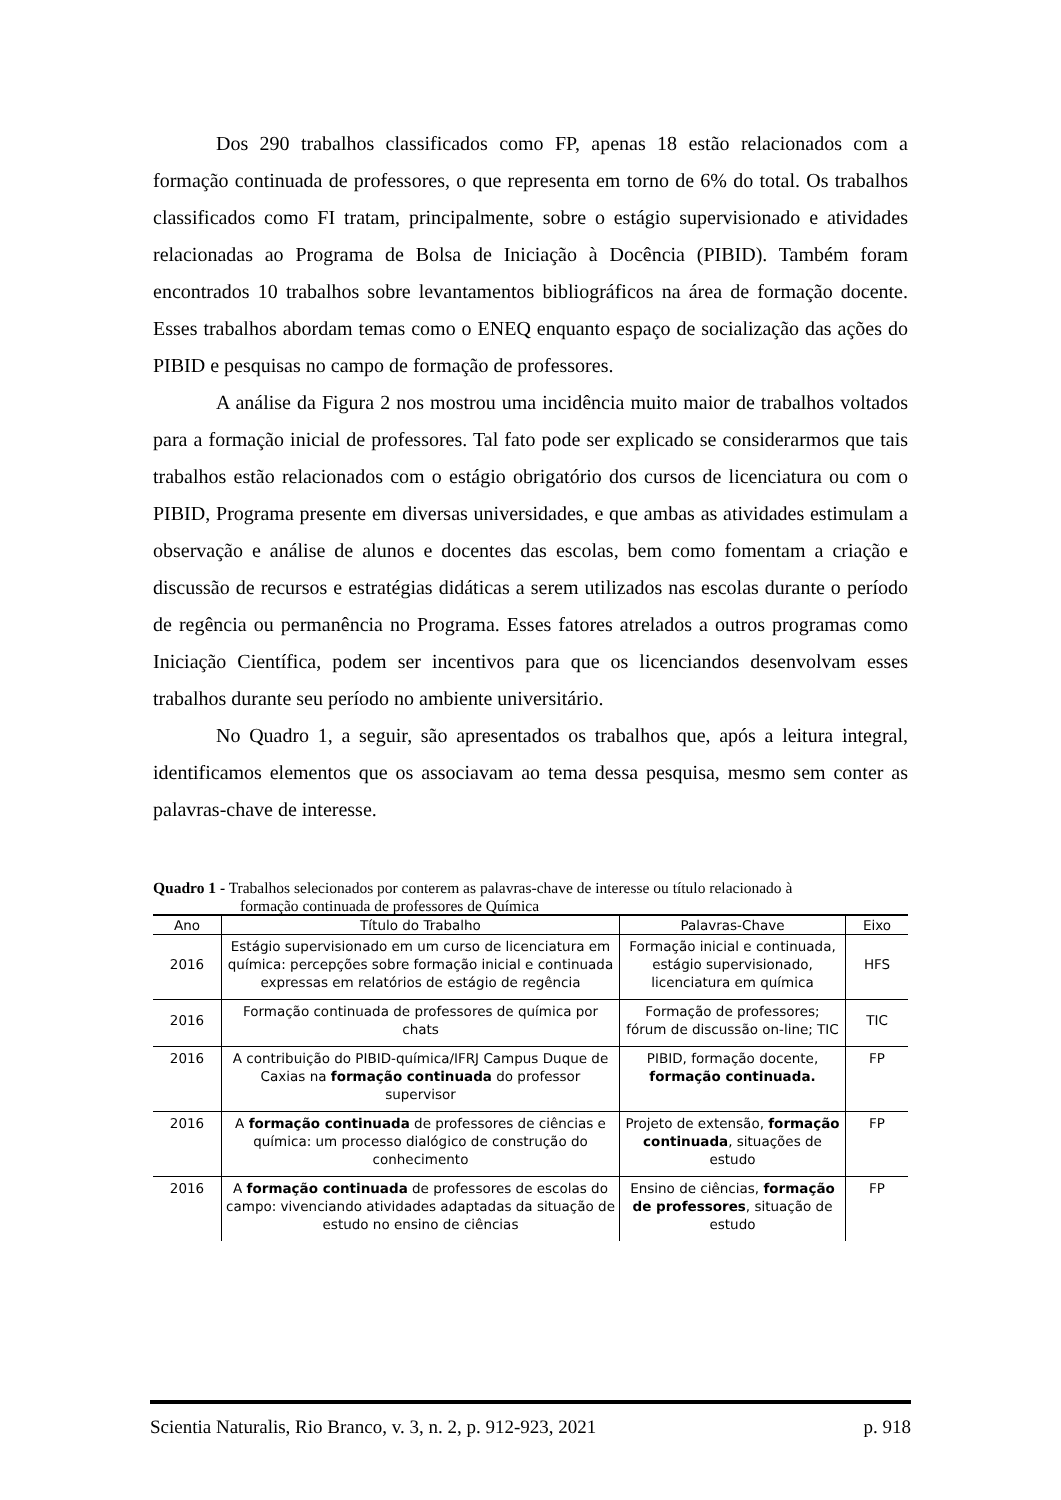Dos 290 trabalhos classificados como FP, apenas 18 estão relacionados com a formação continuada de professores, o que representa em torno de 6% do total. Os trabalhos classificados como FI tratam, principalmente, sobre o estágio supervisionado e atividades relacionadas ao Programa de Bolsa de Iniciação à Docência (PIBID). Também foram encontrados 10 trabalhos sobre levantamentos bibliográficos na área de formação docente. Esses trabalhos abordam temas como o ENEQ enquanto espaço de socialização das ações do PIBID e pesquisas no campo de formação de professores.
A análise da Figura 2 nos mostrou uma incidência muito maior de trabalhos voltados para a formação inicial de professores. Tal fato pode ser explicado se considerarmos que tais trabalhos estão relacionados com o estágio obrigatório dos cursos de licenciatura ou com o PIBID, Programa presente em diversas universidades, e que ambas as atividades estimulam a observação e análise de alunos e docentes das escolas, bem como fomentam a criação e discussão de recursos e estratégias didáticas a serem utilizados nas escolas durante o período de regência ou permanência no Programa. Esses fatores atrelados a outros programas como Iniciação Científica, podem ser incentivos para que os licenciandos desenvolvam esses trabalhos durante seu período no ambiente universitário.
No Quadro 1, a seguir, são apresentados os trabalhos que, após a leitura integral, identificamos elementos que os associavam ao tema dessa pesquisa, mesmo sem conter as palavras-chave de interesse.
Quadro 1 - Trabalhos selecionados por conterem as palavras-chave de interesse ou título relacionado à
formação continuada de professores de Química
| Ano | Título do Trabalho | Palavras-Chave | Eixo |
| --- | --- | --- | --- |
| 2016 | Estágio supervisionado em um curso de licenciatura em química: percepções sobre formação inicial e continuada expressas em relatórios de estágio de regência | Formação inicial e continuada, estágio supervisionado, licenciatura em química | HFS |
| 2016 | Formação continuada de professores de química por chats | Formação de professores; fórum de discussão on-line; TIC | TIC |
| 2016 | A contribuição do PIBID-química/IFRJ Campus Duque de Caxias na formação continuada do professor supervisor | PIBID, formação docente, formação continuada. | FP |
| 2016 | A formação continuada de professores de ciências e química: um processo dialógico de construção do conhecimento | Projeto de extensão, formação continuada , situações de estudo | FP |
| 2016 | A formação continuada de professores de escolas do campo: vivenciando atividades adaptadas da situação de estudo no ensino de ciências | Ensino de ciências, formação de professores , situação de estudo | FP |
Scientia Naturalis, Rio Branco, v. 3, n. 2, p. 912-923, 2021 p. 918